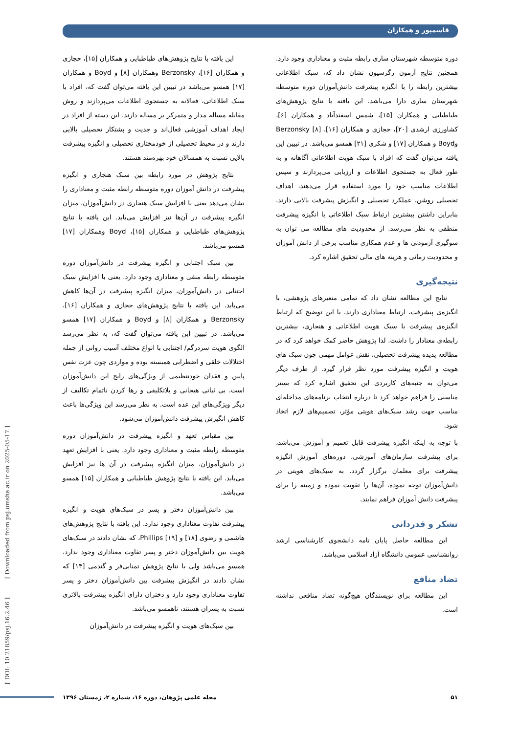قاسمپور و همکاران
این یافته با نتایج پژوهش‌های طباطبایی و همکاران [۱۵]، حجازی و همکاران [۱۶]، Berzonsky وهمکاران [۸] و Boyd و همکاران [۱۷] همسو می‌باشد در تبیین این یافته می‌توان گفت که، افراد با سبک اطلاعاتی، فعالانه به جستجوی اطلاعات می‌پردازند و روش مقابله مساله مدار و متمرکز بر مساله دارند. این دسته از افراد در ایجاد اهداف آموزشی فعال‌اند و جدیت و پشتکار تحصیلی بالایی دارند و در محیط تحصیلی از خودمختاری تحصیلی و انگیزه پیشرفت بالایی نسبت به همسالان خود بهره‌مند هستند.
نتایج پژوهش در مورد رابطه بین سبک هنجاری و انگیزه پیشرفت در دانش آموزان دوره متوسطه رابطه مثبت و معناداری را نشان می‌دهد یعنی با افزایش سبک هنجاری در دانش‌آموزان، میزان انگیزه پیشرفت در آن‌ها نیز افزایش می‌یابد. این یافته با نتایج پژوهش‌های طباطبایی و همکاران [۱۵]، Boyd وهمکاران [۱۷] همسو می‌باشد.
بین سبک اجتنابی و انگیزه پیشرفت در دانش‌آموزان دوره متوسطه رابطه منفی و معناداری وجود دارد. یعنی با افزایش سبک اجتنابی در دانش‌آموزان، میزان انگیزه پیشرفت در آن‌ها کاهش می‌یابد. این یافته با نتایج پژوهش‌های حجازی و همکاران [۱۶]، Berzonsky و همکاران [۸] و Boyd و همکاران [۱۷] همسو می‌باشد. در تبیین این یافته می‌توان گفت که، به نظر می‌رسد الگوی هویت سردرگم/ اجتنابی با انواع مختلف آسیب روانی از جمله اختلالات خلقی و اضطرابی همبسته بوده و مواردی چون عزت نفس پایین و فقدان خودتنظیمی از ویژگی‌های رایج این دانش‌آموزان است. بی ثباتی هیجانی و بلاتکلیفی و رها کردن ناتمام تکالیف از دیگر ویژگی‌های این عده است. به نظر می‌رسد این ویژگی‌ها باعث کاهش انگیزش پیشرفت دانش‌آموزان می‌شود.
بین مقیاس تعهد و انگیزه پیشرفت در دانش‌آموزان دوره متوسطه رابطه مثبت و معناداری وجود دارد. یعنی با افزایش تعهد در دانش‌آموزان، میزان انگیزه پیشرفت در آن ها نیز افزایش می‌یابد. این یافته با نتایج پژوهش طباطبایی و همکاران [۱۵] همسو می‌باشد.
بین دانش‌آموزان دختر و پسر در سبک‌های هویت و انگیزه پیشرفت تفاوت معناداری وجود ندارد. این یافته با نتایج پژوهش‌های هاشمی و رضوی [۱۸] و Phillips [۱۹]، که نشان دادند در سبک‌های هویت بین دانش‌آموزان دختر و پسر تفاوت معناداری وجود ندارد، همسو می‌باشد ولی با نتایج پژوهش تمنایی‌فر و گندمی [۱۴] که نشان دادند در انگیزش پیشرفت بین دانش‌آموزان دختر و پسر تفاوت معناداری وجود دارد و دختران دارای انگیزه پیشرفت بالاتری نسبت به پسران هستند، ناهمسو می‌باشد.
بین سبک‌های هویت و انگیزه پیشرفت در دانش‌آموزان
دوره متوسطه شهرستان ساری رابطه مثبت و معناداری وجود دارد. همچنین نتایج آزمون رگرسیون نشان داد که، سبک اطلاعاتی بیشترین رابطه را با انگیزه پیشرفت دانش‌آموزان دوره متوسطه شهرستان ساری دارا می‌باشد. این یافته با نتایج پژوهش‌های طباطبایی و همکاران [۱۵]، شمس اسفندآباد و همکاران [۶]، کشاورزی ارشدی [۲۰]، حجازی و همکاران [۱۶]، Berzonsky [۸] وBoyd و همکاران [۱۷] و شکری [۲۱] همسو می‌باشد. در تبیین این یافته می‌توان گفت که افراد با سبک هویت اطلاعاتی آگاهانه و به طور فعال به جستجوی اطلاعات و ارزیابی می‌پردازند و سپس اطلاعات مناسب خود را مورد استفاده قرار می‌دهند، اهداف تحصیلی روشن، عملکرد تحصیلی و انگیزش پیشرفت بالایی دارند. بنابراین داشتن بیشترین ارتباط سبک اطلاعاتی با انگیزه پیشرفت منطقی به نظر می‌رسد. از محدودیت های مطالعه می توان به سوگیری آزمودنی ها و عدم همکاری مناسب برخی از دانش آموزان و محدودیت زمانی و هزینه های مالی تحقیق اشاره کرد.
نتیجه‌گیری
نتایج این مطالعه نشان داد که تمامی متغیرهای پژوهشی، با انگیزه‌ی پیشرفت، ارتباط معناداری دارند، با این توضیح که ارتباط انگیزه‌ی پیشرفت با سبک هویت اطلاعاتی و هنجاری، بیشترین رابطه‌ی معنادار را داشت. لذا پژوهش حاضر کمک خواهد کرد که در مطالعه پدیده پیشرفت تحصیلی، نقش عوامل مهمی چون سبک های هویت و انگیزه پیشرفت مورد نظر قرار گیرد. از طرف دیگر می‌توان به جنبه‌های کاربردی این تحقیق اشاره کرد که بستر مناسبی را فراهم خواهد کرد تا درباره انتخاب برنامه‌های مداخله‌ای مناسب جهت رشد سبک‌های هویتی مؤثر، تصمیم‌های لازم اتخاذ شود.
با توجه به اینکه انگیزه پیشرفت قابل تعمیم و آموزش می‌باشد، برای پیشرفت سازمان‌های آموزشی، دوره‌های آموزش انگیزه پیشرفت برای معلمان برگزار گردد. به سبک‌های هویتی در دانش‌آموزان توجه نموده، آن‌ها را تقویت نموده و زمینه را برای پیشرفت دانش آموزان فراهم نمایند.
تشکر و قدردانی
این مطالعه حاصل پایان نامه دانشجوی کارشناسی ارشد روانشناسی عمومی دانشگاه آزاد اسلامی می‌باشد.
تضاد منافع
این مطالعه برای نویسندگان هیچ‌گونه تضاد منافعی نداشته است.
[ DOI: 10.21859/psj.16.2.46 ] [ Downloaded from psj.umsha.ac.ir on 2025-05-17 ]
مجله علمی پژوهان، دوره ۱۶، شماره ۲، زمستان ۱۳۹۶ ۵۱